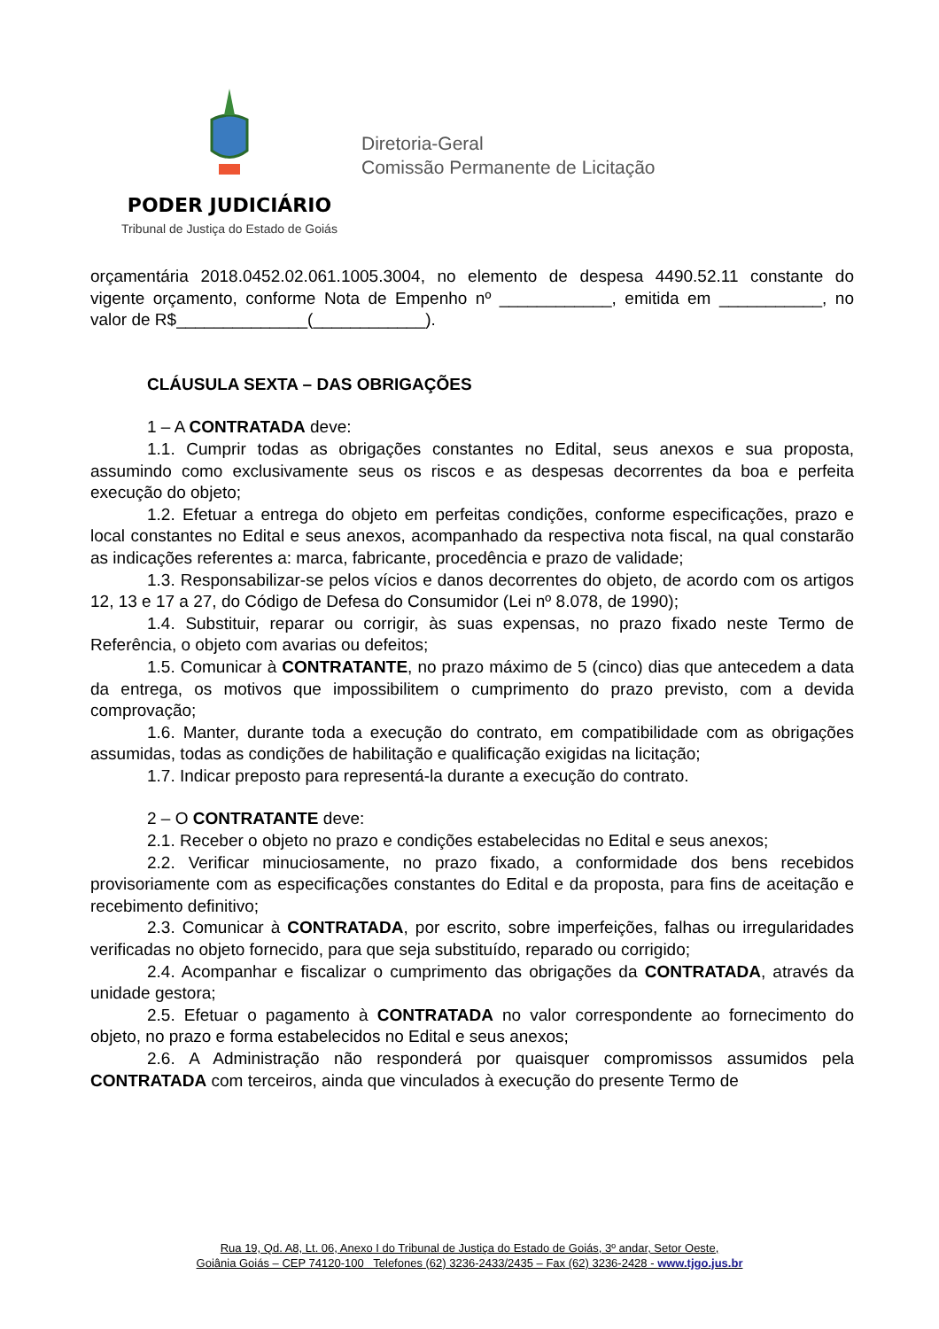PODER JUDICIÁRIO
Tribunal de Justiça do Estado de Goiás
Diretoria-Geral
Comissão Permanente de Licitação
orçamentária 2018.0452.02.061.1005.3004, no elemento de despesa 4490.52.11 constante do vigente orçamento, conforme Nota de Empenho nº ____________, emitida em ___________, no valor de R$______________(____________).
CLÁUSULA SEXTA – DAS OBRIGAÇÕES
1 – A CONTRATADA deve:
1.1. Cumprir todas as obrigações constantes no Edital, seus anexos e sua proposta, assumindo como exclusivamente seus os riscos e as despesas decorrentes da boa e perfeita execução do objeto;
1.2. Efetuar a entrega do objeto em perfeitas condições, conforme especificações, prazo e local constantes no Edital e seus anexos, acompanhado da respectiva nota fiscal, na qual constarão as indicações referentes a: marca, fabricante, procedência e prazo de validade;
1.3. Responsabilizar-se pelos vícios e danos decorrentes do objeto, de acordo com os artigos 12, 13 e 17 a 27, do Código de Defesa do Consumidor (Lei nº 8.078, de 1990);
1.4. Substituir, reparar ou corrigir, às suas expensas, no prazo fixado neste Termo de Referência, o objeto com avarias ou defeitos;
1.5. Comunicar à CONTRATANTE, no prazo máximo de 5 (cinco) dias que antecedem a data da entrega, os motivos que impossibilitem o cumprimento do prazo previsto, com a devida comprovação;
1.6. Manter, durante toda a execução do contrato, em compatibilidade com as obrigações assumidas, todas as condições de habilitação e qualificação exigidas na licitação;
1.7. Indicar preposto para representá-la durante a execução do contrato.
2 – O CONTRATANTE deve:
2.1. Receber o objeto no prazo e condições estabelecidas no Edital e seus anexos;
2.2. Verificar minuciosamente, no prazo fixado, a conformidade dos bens recebidos provisoriamente com as especificações constantes do Edital e da proposta, para fins de aceitação e recebimento definitivo;
2.3. Comunicar à CONTRATADA, por escrito, sobre imperfeições, falhas ou irregularidades verificadas no objeto fornecido, para que seja substituído, reparado ou corrigido;
2.4. Acompanhar e fiscalizar o cumprimento das obrigações da CONTRATADA, através da unidade gestora;
2.5. Efetuar o pagamento à CONTRATADA no valor correspondente ao fornecimento do objeto, no prazo e forma estabelecidos no Edital e seus anexos;
2.6. A Administração não responderá por quaisquer compromissos assumidos pela CONTRATADA com terceiros, ainda que vinculados à execução do presente Termo de
Rua 19, Qd. A8, Lt. 06, Anexo I do Tribunal de Justiça do Estado de Goiás, 3º andar, Setor Oeste,
Goiânia Goiás – CEP 74120-100 Telefones (62) 3236-2433/2435 – Fax (62) 3236-2428 - www.tjgo.jus.br